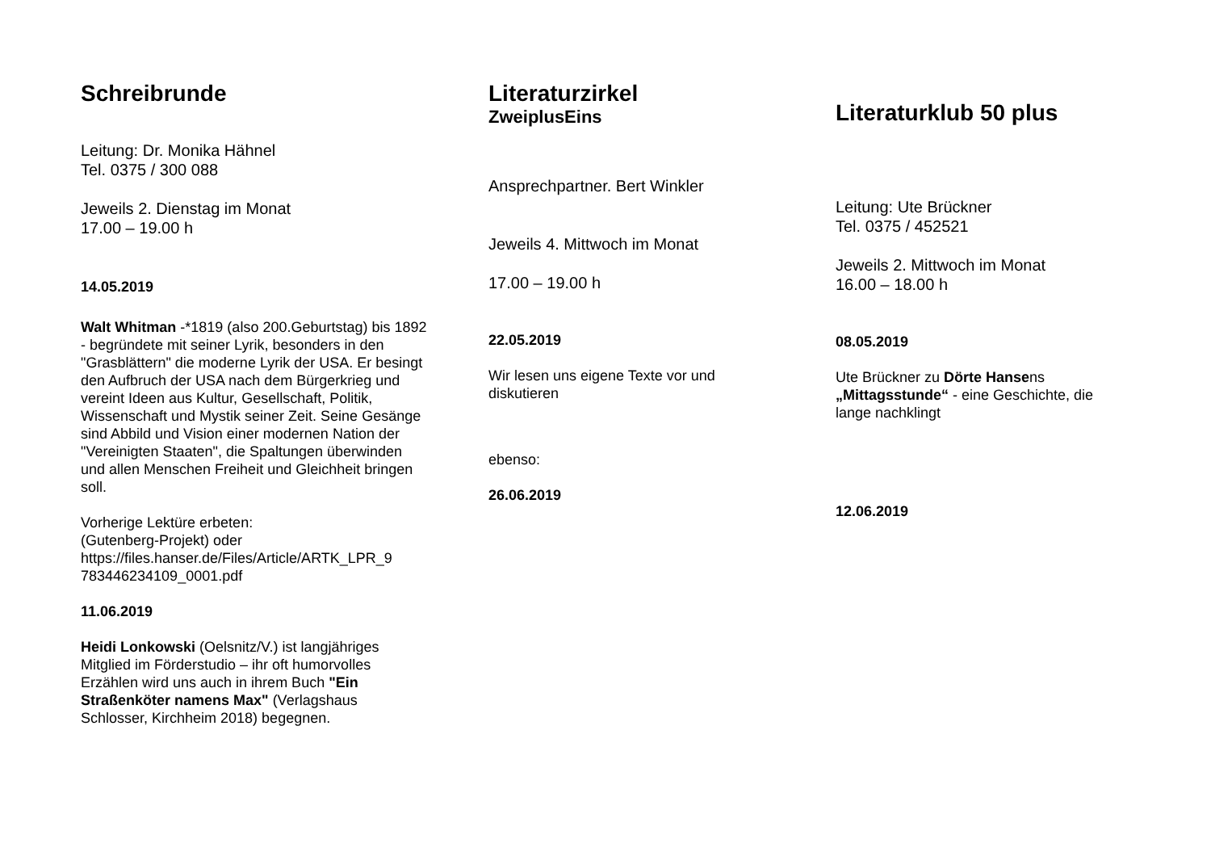Schreibrunde
Leitung: Dr. Monika Hähnel
Tel. 0375 / 300 088
Jeweils 2. Dienstag im Monat
17.00 – 19.00 h
14.05.2019
Walt Whitman -*1819 (also 200.Geburtstag) bis 1892 - begründete mit seiner Lyrik, besonders in den "Grasblättern" die moderne Lyrik der USA. Er besingt den Aufbruch der USA nach dem Bürgerkrieg und vereint Ideen aus Kultur, Gesellschaft, Politik, Wissenschaft und Mystik seiner Zeit. Seine Gesänge sind Abbild und Vision einer modernen Nation der "Vereinigten Staaten", die Spaltungen überwinden und allen Menschen Freiheit und Gleichheit bringen soll.
Vorherige Lektüre erbeten:
(Gutenberg-Projekt) oder
https://files.hanser.de/Files/Article/ARTK_LPR_9 783446234109_0001.pdf
11.06.2019
Heidi Lonkowski (Oelsnitz/V.) ist langjähriges Mitglied im Förderstudio – ihr oft humorvolles Erzählen wird uns auch in ihrem Buch "Ein Straßenköter namens Max" (Verlagshaus Schlosser, Kirchheim 2018) begegnen.
Literaturzirkel
ZweiplusEins
Ansprechpartner. Bert Winkler
Jeweils 4. Mittwoch im Monat
17.00 – 19.00 h
22.05.2019
Wir lesen uns eigene Texte vor und diskutieren
ebenso:
26.06.2019
Literaturklub 50 plus
Leitung: Ute Brückner
Tel. 0375 / 452521
Jeweils 2. Mittwoch im Monat
16.00 – 18.00 h
08.05.2019
Ute Brückner zu Dörte Hansens „Mittagsstunde“ - eine Geschichte, die lange nachklingt
12.06.2019